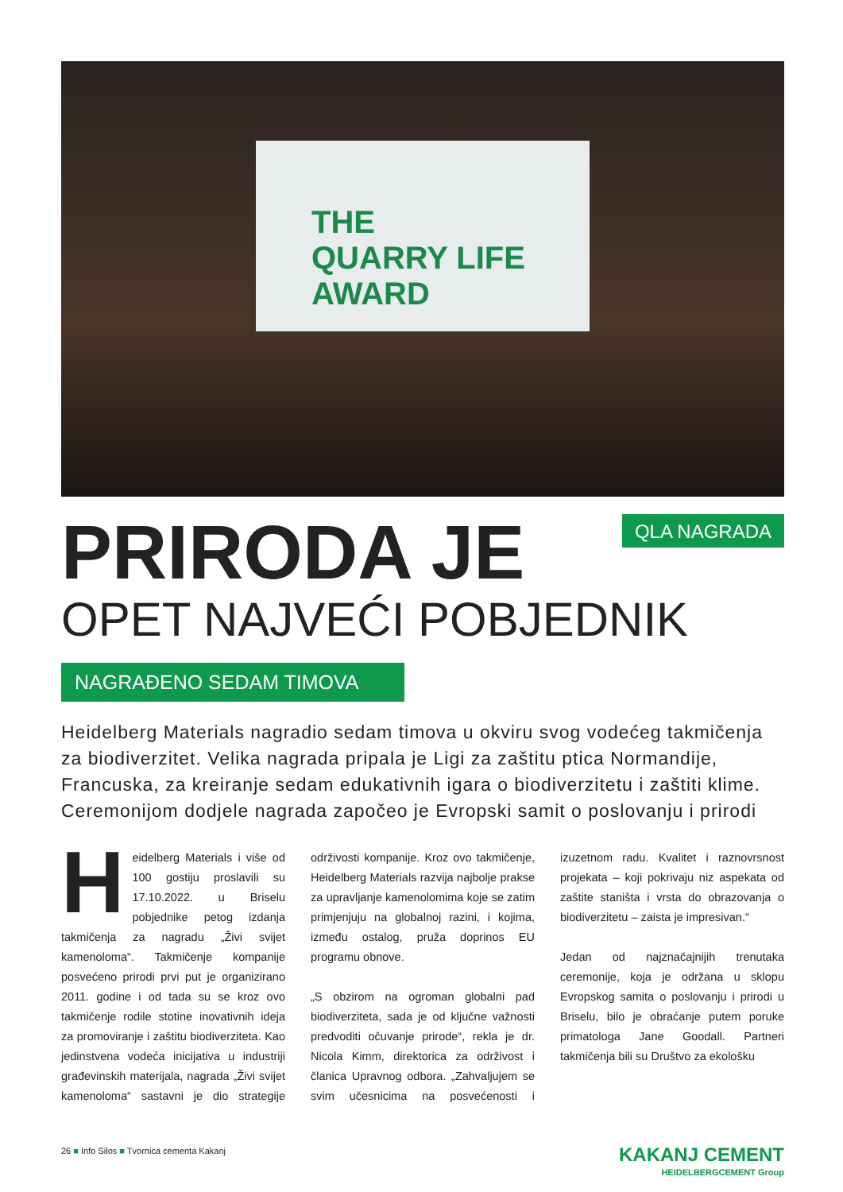THE
QUARRY LIFE
AWARD
PRIRODA JE
QLA NAGRADA
OPET NAJVEĆI POBJEDNIK
NAGRAĐENO SEDAM TIMOVA
Heidelberg Materials nagradio sedam timova u okviru svog vodećeg takmičenja za biodiverzitet. Velika nagrada pripala je Ligi za zaštitu ptica Normandije, Francuska, za kreiranje sedam edukativnih igara o biodiverzitetu i zaštiti klime. Ceremonijom dodjele nagrada započeo je Evropski samit o poslovanju i prirodi
Heidelberg Materials i više od 100 gostiju proslavili su 17.10.2022. u Briselu pobjednike petog izdanja takmičenja za nagradu „Živi svijet kamenoloma“. Takmičenje kompanije posvećeno prirodi prvi put je organizirano 2011. godine i od tada su se kroz ovo takmičenje rodile stotine inovativnih ideja za promoviranje i zaštitu biodiverziteta. Kao jedinstvena vodeća inicijativa u industriji građevinskih materijala, nagrada „Živi svijet kamenoloma“ sastavni je dio strategije održivosti kompanije. Kroz ovo takmičenje, Heidelberg Materials razvija najbolje prakse za upravljanje kamenolomima koje se zatim primjenjuju na globalnoj razini, i kojima, između ostalog, pruža doprinos EU programu obnove.
„S obzirom na ogroman globalni pad biodiverziteta, sada je od ključne važnosti predvoditi očuvanje prirode“, rekla je dr. Nicola Kimm, direktorica za održivost i članica Upravnog odbora. „Zahvaljujem se svim učesnicima na posvećenosti i izuzetnom radu. Kvalitet i raznovrsnost projekata – koji pokrivaju niz aspekata od zaštite staništa i vrsta do obrazovanja o biodiverzitetu – zaista je impresivan.“
Jedan od najznačajnijih trenutaka ceremonije, koja je održana u sklopu Evropskog samita o poslovanju i prirodi u Briselu, bilo je obraćanje putem poruke primatologa Jane Goodall. Partneri takmičenja bili su Društvo za ekološku
26 ■ Info Silos ■ Tvornica cementa Kakanj
KAKANJ CEMENT
HEIDELBERGCEMENT Group